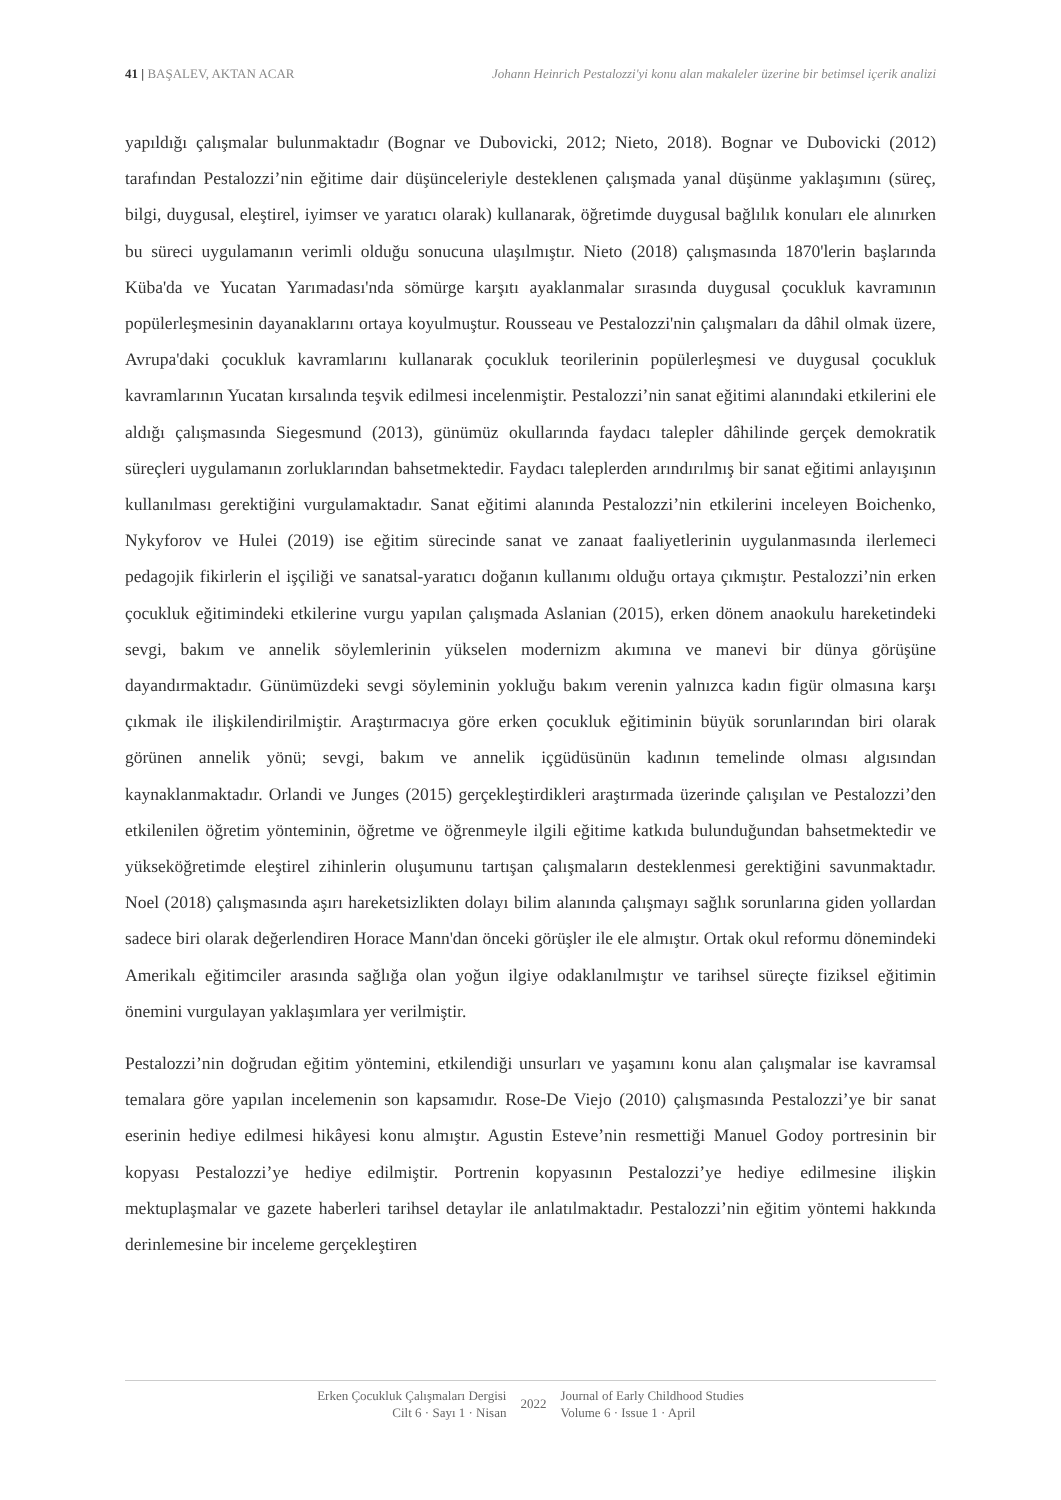41 | BAŞALEV, AKTAN ACAR Johann Heinrich Pestalozzi'yi konu alan makaleler üzerine bir betimsel içerik analizi
yapıldığı çalışmalar bulunmaktadır (Bognar ve Dubovicki, 2012; Nieto, 2018). Bognar ve Dubovicki (2012) tarafından Pestalozzi’nin eğitime dair düşünceleriyle desteklenen çalışmada yanal düşünme yaklaşımını (süreç, bilgi, duygusal, eleştirel, iyimser ve yaratıcı olarak) kullanarak, öğretimde duygusal bağlılık konuları ele alınırken bu süreci uygulamanın verimli olduğu sonucuna ulaşılmıştır. Nieto (2018) çalışmasında 1870'lerin başlarında Küba'da ve Yucatan Yarımadası'nda sömürge karşıtı ayaklanmalar sırasında duygusal çocukluk kavramının popülerleşmesinin dayanaklarını ortaya koyulmuştur. Rousseau ve Pestalozzi'nin çalışmaları da dâhil olmak üzere, Avrupa'daki çocukluk kavramlarını kullanarak çocukluk teorilerinin popülerleşmesi ve duygusal çocukluk kavramlarının Yucatan kırsalında teşvik edilmesi incelenmiştir. Pestalozzi’nin sanat eğitimi alanındaki etkilerini ele aldığı çalışmasında Siegesmund (2013), günümüz okullarında faydacı talepler dâhilinde gerçek demokratik süreçleri uygulamanın zorluklarından bahsetmektedir. Faydacı taleplerden arındırılmış bir sanat eğitimi anlayışının kullanılması gerektiğini vurgulamaktadır. Sanat eğitimi alanında Pestalozzi’nin etkilerini inceleyen Boichenko, Nykyforov ve Hulei (2019) ise eğitim sürecinde sanat ve zanaat faaliyetlerinin uygulanmasında ilerlemeci pedagojik fikirlerin el işçiliği ve sanatsal-yaratıcı doğanın kullanımı olduğu ortaya çıkmıştır. Pestalozzi’nin erken çocukluk eğitimindeki etkilerine vurgu yapılan çalışmada Aslanian (2015), erken dönem anaokulu hareketindeki sevgi, bakım ve annelik söylemlerinin yükselen modernizm akımına ve manevi bir dünya görüşüne dayandırmaktadır. Günümüzdeki sevgi söyleminin yokluğu bakım verenin yalnızca kadın figür olmasına karşı çıkmak ile ilişkilendirilmiştir. Araştırmacıya göre erken çocukluk eğitiminin büyük sorunlarından biri olarak görünen annelik yönü; sevgi, bakım ve annelik içgüdüsünün kadının temelinde olması algısından kaynaklanmaktadır. Orlandi ve Junges (2015) gerçekleştirdikleri araştırmada üzerinde çalışılan ve Pestalozzi’den etkilenilen öğretim yönteminin, öğretme ve öğrenmeyle ilgili eğitime katkıda bulunduğundan bahsetmektedir ve yükseköğretimde eleştirel zihinlerin oluşumunu tartışan çalışmaların desteklenmesi gerektiğini savunmaktadır. Noel (2018) çalışmasında aşırı hareketsizlikten dolayı bilim alanında çalışmayı sağlık sorunlarına giden yollardan sadece biri olarak değerlendiren Horace Mann'dan önceki görüşler ile ele almıştır. Ortak okul reformu dönemindeki Amerikalı eğitimciler arasında sağlığa olan yoğun ilgiye odaklanılmıştır ve tarihsel süreçte fiziksel eğitimin önemini vurgulayan yaklaşımlara yer verilmiştir.
Pestalozzi’nin doğrudan eğitim yöntemini, etkilendiği unsurları ve yaşamını konu alan çalışmalar ise kavramsal temalara göre yapılan incelemenin son kapsamıdır. Rose-De Viejo (2010) çalışmasında Pestalozzi’ye bir sanat eserinin hediye edilmesi hikâyesi konu almıştır. Agustin Esteve’nin resmettiği Manuel Godoy portresinin bir kopyası Pestalozzi’ye hediye edilmiştir. Portrenin kopyasının Pestalozzi’ye hediye edilmesine ilişkin mektuplaşmalar ve gazete haberleri tarihsel detaylar ile anlatılmaktadır. Pestalozzi’nin eğitim yöntemi hakkında derinlemesine bir inceleme gerçekleştiren
Erken Çocukluk Çalışmaları Dergisi
Cilt 6 · Sayı 1 · Nisan
2022
Journal of Early Childhood Studies
Volume 6 · Issue 1 · April